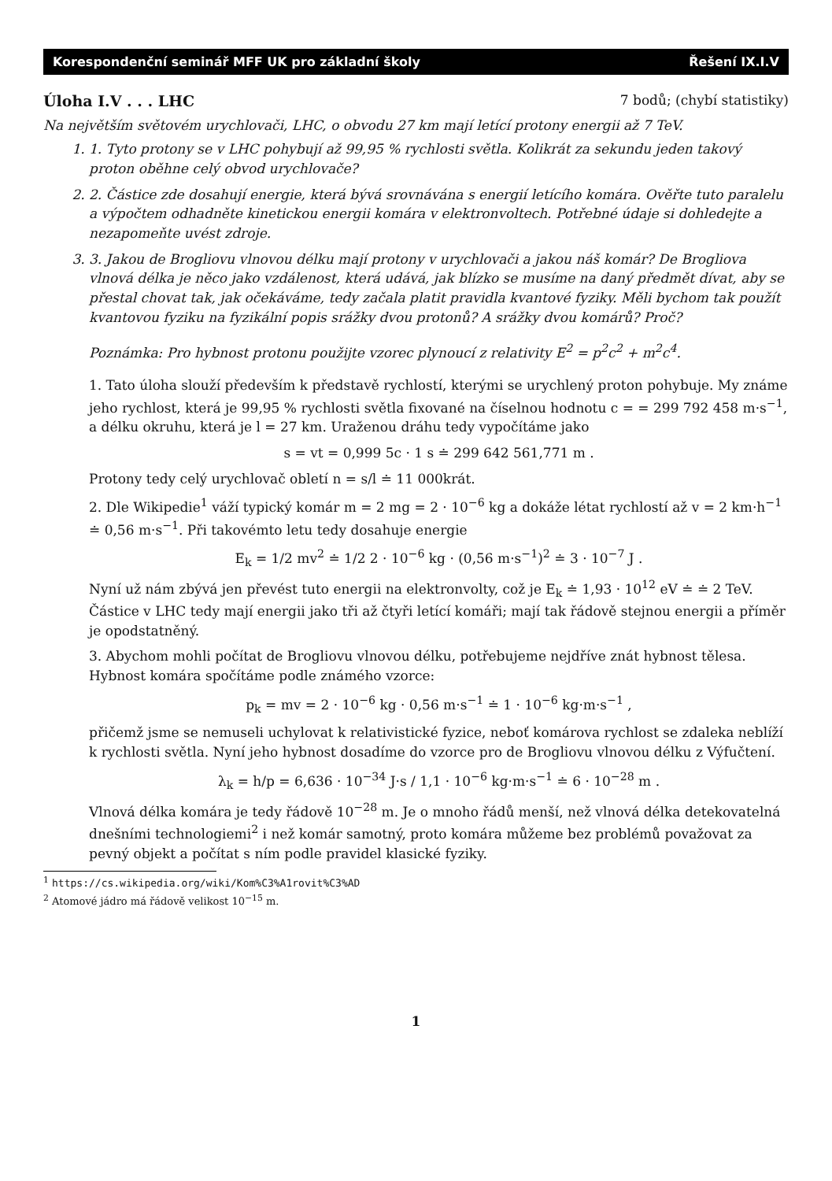Korespondenční seminář MFF UK pro základní školy Řešení IX.I.V
Úloha I.V . . . LHC 7 bodů; (chybí statistiky)
Na největším světovém urychlovači, LHC, o obvodu 27 km mají letící protony energii až 7 TeV.
1. 1. Tyto protony se v LHC pohybují až 99,95 % rychlosti světla. Kolikrát za sekundu jeden takový proton oběhne celý obvod urychlovače?
2. 2. Částice zde dosahují energie, která bývá srovnávána s energií letícího komára. Ověřte tuto paralelu a výpočtem odhadněte kinetickou energii komára v elektronvoltech. Potřebné údaje si dohledejte a nezapomeňte uvést zdroje.
3. 3. Jakou de Brogliovu vlnovou délku mají protony v urychlovači a jakou náš komár? De Brogliova vlnová délka je něco jako vzdálenost, která udává, jak blízko se musíme na daný předmět dívat, aby se přestal chovat tak, jak očekáváme, tedy začala platit pravidla kvantové fyziky. Měli bychom tak použít kvantovou fyziku na fyzikální popis srážky dvou protonů? A srážky dvou komárů? Proč?
Poznámka: Pro hybnost protonu použijte vzorec plynoucí z relativity E<sup>2</sup> = p<sup>2</sup>c<sup>2</sup> + m<sup>2</sup>c<sup>4</sup>.
1. Tato úloha slouží především k představě rychlostí, kterými se urychlený proton pohybuje. My známe jeho rychlost, která je 99,95 % rychlosti světla fixované na číselnou hodnotu c = = 299 792 458 m·s<sup>−1</sup>, a délku okruhu, která je l = 27 km. Uraženou dráhu tedy vypočítáme jako
s = vt = 0,999 5c · 1 s ≐ 299 642 561,771 m .
Protony tedy celý urychlovač obletí n = s/l ≐ 11 000krát.
2. Dle Wikipedie<sup>1</sup> váží typický komár m = 2 mg = 2 · 10<sup>−6</sup> kg a dokáže létat rychlostí až v = 2 km·h<sup>−1</sup> ≐ 0,56 m·s<sup>−1</sup>. Při takovémto letu tedy dosahuje energie
E<sub>k</sub> = 1/2 mv<sup>2</sup> ≐ 1/2 2 · 10<sup>−6</sup> kg · (0,56 m·s<sup>−1</sup>)<sup>2</sup> ≐ 3 · 10<sup>−7</sup> J .
Nyní už nám zbývá jen převést tuto energii na elektronvolty, což je E<sub>k</sub> ≐ 1,93 · 10<sup>12</sup> eV ≐ ≐ 2 TeV. Částice v LHC tedy mají energii jako tři až čtyři letící komáři; mají tak řádově stejnou energii a příměr je opodstatněný.
3. Abychom mohli počítat de Brogliovu vlnovou délku, potřebujeme nejdříve znát hybnost tělesa. Hybnost komára spočítáme podle známého vzorce:
p<sub>k</sub> = mv = 2 · 10<sup>−6</sup> kg · 0,56 m·s<sup>−1</sup> ≐ 1 · 10<sup>−6</sup> kg·m·s<sup>−1</sup> ,
přičemž jsme se nemuseli uchylovat k relativistické fyzice, neboť komárova rychlost se zdaleka neblíží k rychlosti světla. Nyní jeho hybnost dosadíme do vzorce pro de Brogliovu vlnovou délku z Výfučtení.
λ<sub>k</sub> = h/p = 6,636 · 10<sup>−34</sup> J·s / 1,1 · 10<sup>−6</sup> kg·m·s<sup>−1</sup> ≐ 6 · 10<sup>−28</sup> m .
Vlnová délka komára je tedy řádově 10<sup>−28</sup> m. Je o mnoho řádů menší, než vlnová délka detekovatelná dnešními technologiemi<sup>2</sup> i než komár samotný, proto komára můžeme bez problémů považovat za pevný objekt a počítat s ním podle pravidel klasické fyziky.
<sup>1</sup> https://cs.wikipedia.org/wiki/Kom%C3%A1rovit%C3%AD
<sup>2</sup> Atomové jádro má řádově velikost 10<sup>−15</sup> m.
1